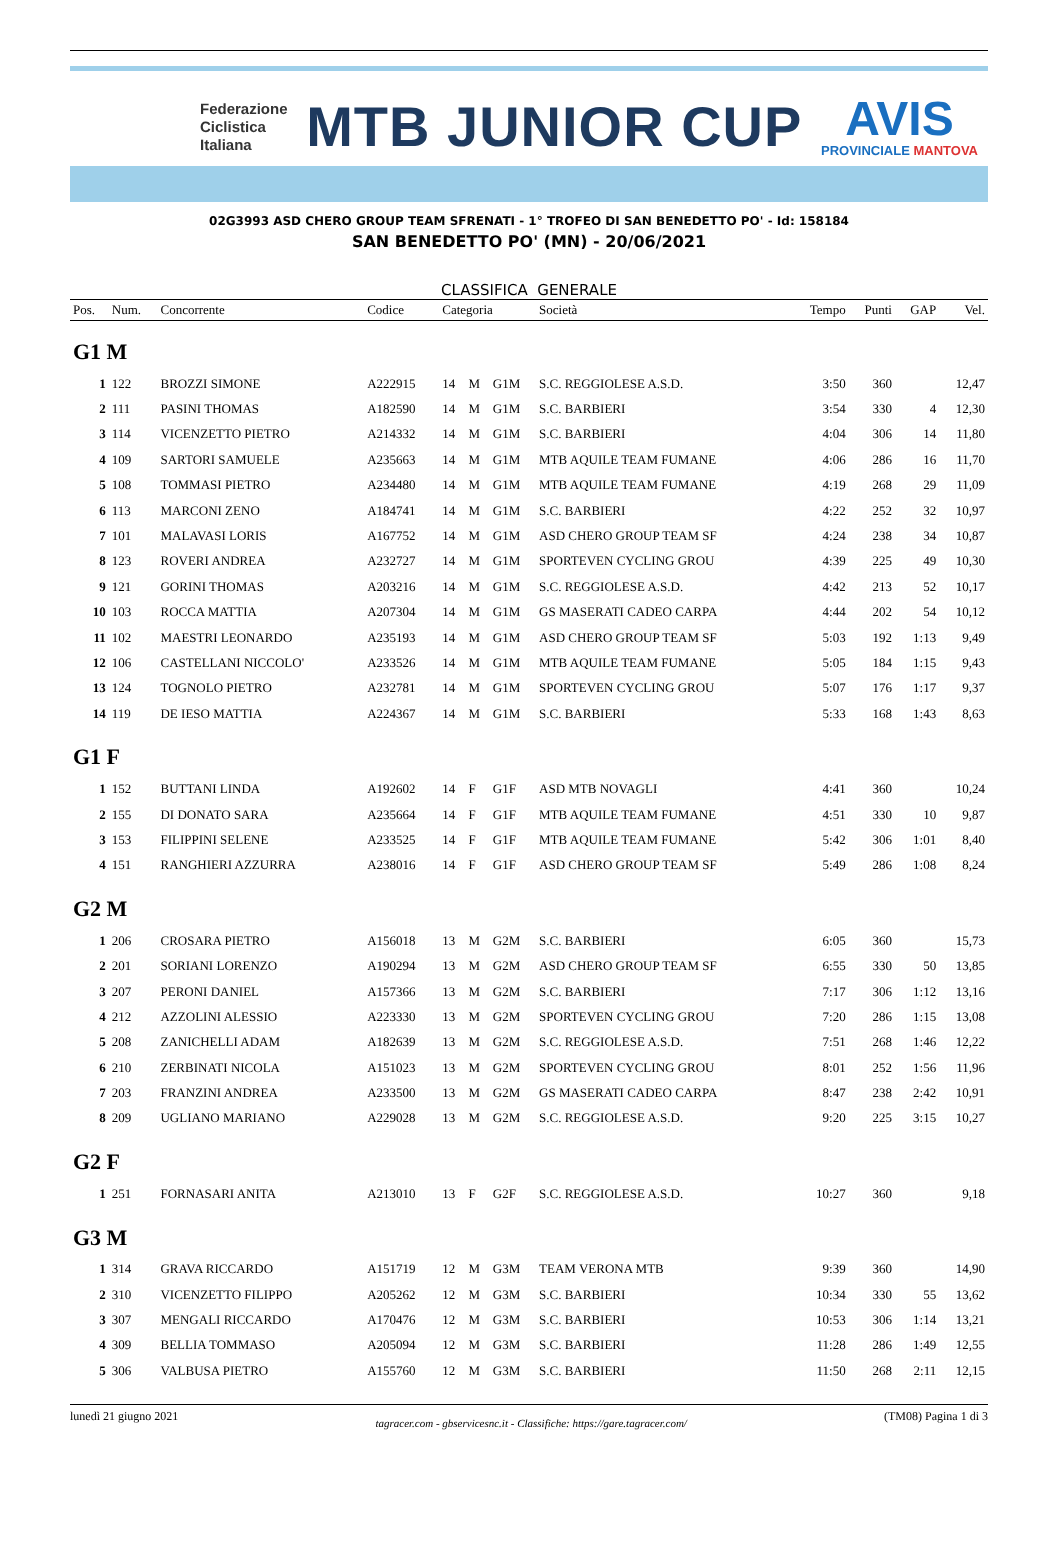Federazione
Ciclistica
Italiana
MTB JUNIOR CUP
AVIS
PROVINCIALE MANTOVA
02G3993 ASD CHERO GROUP TEAM SFRENATI - 1° TROFEO DI SAN BENEDETTO PO' - Id: 158184
SAN BENEDETTO PO' (MN) - 20/06/2021
CLASSIFICA GENERALE
| Pos. | Num. | Concorrente | Codice | Categoria | | | Società | Tempo | Punti | GAP | Vel. |
| --- | --- | --- | --- | --- | --- | --- | --- | --- | --- | --- | --- |
| G1 M | | | | | | | | | | | |
| 1 | 122 | BROZZI SIMONE | A222915 | 14 | M | G1M | S.C. REGGIOLESE A.S.D. | 3:50 | 360 | | 12,47 |
| 2 | 111 | PASINI THOMAS | A182590 | 14 | M | G1M | S.C. BARBIERI | 3:54 | 330 | 4 | 12,30 |
| 3 | 114 | VICENZETTO PIETRO | A214332 | 14 | M | G1M | S.C. BARBIERI | 4:04 | 306 | 14 | 11,80 |
| 4 | 109 | SARTORI SAMUELE | A235663 | 14 | M | G1M | MTB AQUILE TEAM FUMANE | 4:06 | 286 | 16 | 11,70 |
| 5 | 108 | TOMMASI PIETRO | A234480 | 14 | M | G1M | MTB AQUILE TEAM FUMANE | 4:19 | 268 | 29 | 11,09 |
| 6 | 113 | MARCONI ZENO | A184741 | 14 | M | G1M | S.C. BARBIERI | 4:22 | 252 | 32 | 10,97 |
| 7 | 101 | MALAVASI LORIS | A167752 | 14 | M | G1M | ASD CHERO GROUP TEAM SF | 4:24 | 238 | 34 | 10,87 |
| 8 | 123 | ROVERI ANDREA | A232727 | 14 | M | G1M | SPORTEVEN CYCLING GROU | 4:39 | 225 | 49 | 10,30 |
| 9 | 121 | GORINI THOMAS | A203216 | 14 | M | G1M | S.C. REGGIOLESE A.S.D. | 4:42 | 213 | 52 | 10,17 |
| 10 | 103 | ROCCA MATTIA | A207304 | 14 | M | G1M | GS MASERATI CADEO CARPA | 4:44 | 202 | 54 | 10,12 |
| 11 | 102 | MAESTRI LEONARDO | A235193 | 14 | M | G1M | ASD CHERO GROUP TEAM SF | 5:03 | 192 | 1:13 | 9,49 |
| 12 | 106 | CASTELLANI NICCOLO' | A233526 | 14 | M | G1M | MTB AQUILE TEAM FUMANE | 5:05 | 184 | 1:15 | 9,43 |
| 13 | 124 | TOGNOLO PIETRO | A232781 | 14 | M | G1M | SPORTEVEN CYCLING GROU | 5:07 | 176 | 1:17 | 9,37 |
| 14 | 119 | DE IESO MATTIA | A224367 | 14 | M | G1M | S.C. BARBIERI | 5:33 | 168 | 1:43 | 8,63 |
| G1 F | | | | | | | | | | | |
| 1 | 152 | BUTTANI LINDA | A192602 | 14 | F | G1F | ASD MTB NOVAGLI | 4:41 | 360 | | 10,24 |
| 2 | 155 | DI DONATO SARA | A235664 | 14 | F | G1F | MTB AQUILE TEAM FUMANE | 4:51 | 330 | 10 | 9,87 |
| 3 | 153 | FILIPPINI SELENE | A233525 | 14 | F | G1F | MTB AQUILE TEAM FUMANE | 5:42 | 306 | 1:01 | 8,40 |
| 4 | 151 | RANGHIERI AZZURRA | A238016 | 14 | F | G1F | ASD CHERO GROUP TEAM SF | 5:49 | 286 | 1:08 | 8,24 |
| G2 M | | | | | | | | | | | |
| 1 | 206 | CROSARA PIETRO | A156018 | 13 | M | G2M | S.C. BARBIERI | 6:05 | 360 | | 15,73 |
| 2 | 201 | SORIANI LORENZO | A190294 | 13 | M | G2M | ASD CHERO GROUP TEAM SF | 6:55 | 330 | 50 | 13,85 |
| 3 | 207 | PERONI DANIEL | A157366 | 13 | M | G2M | S.C. BARBIERI | 7:17 | 306 | 1:12 | 13,16 |
| 4 | 212 | AZZOLINI ALESSIO | A223330 | 13 | M | G2M | SPORTEVEN CYCLING GROU | 7:20 | 286 | 1:15 | 13,08 |
| 5 | 208 | ZANICHELLI ADAM | A182639 | 13 | M | G2M | S.C. REGGIOLESE A.S.D. | 7:51 | 268 | 1:46 | 12,22 |
| 6 | 210 | ZERBINATI NICOLA | A151023 | 13 | M | G2M | SPORTEVEN CYCLING GROU | 8:01 | 252 | 1:56 | 11,96 |
| 7 | 203 | FRANZINI ANDREA | A233500 | 13 | M | G2M | GS MASERATI CADEO CARPA | 8:47 | 238 | 2:42 | 10,91 |
| 8 | 209 | UGLIANO MARIANO | A229028 | 13 | M | G2M | S.C. REGGIOLESE A.S.D. | 9:20 | 225 | 3:15 | 10,27 |
| G2 F | | | | | | | | | | | |
| 1 | 251 | FORNASARI ANITA | A213010 | 13 | F | G2F | S.C. REGGIOLESE A.S.D. | 10:27 | 360 | | 9,18 |
| G3 M | | | | | | | | | | | |
| 1 | 314 | GRAVA RICCARDO | A151719 | 12 | M | G3M | TEAM VERONA MTB | 9:39 | 360 | | 14,90 |
| 2 | 310 | VICENZETTO FILIPPO | A205262 | 12 | M | G3M | S.C. BARBIERI | 10:34 | 330 | 55 | 13,62 |
| 3 | 307 | MENGALI RICCARDO | A170476 | 12 | M | G3M | S.C. BARBIERI | 10:53 | 306 | 1:14 | 13,21 |
| 4 | 309 | BELLIA TOMMASO | A205094 | 12 | M | G3M | S.C. BARBIERI | 11:28 | 286 | 1:49 | 12,55 |
| 5 | 306 | VALBUSA PIETRO | A155760 | 12 | M | G3M | S.C. BARBIERI | 11:50 | 268 | 2:11 | 12,15 |
lunedì 21 giugno 2021 tagracer.com - gbservicesnc.it - Classifiche: https://gare.tagracer.com/ (TM08) Pagina 1 di 3